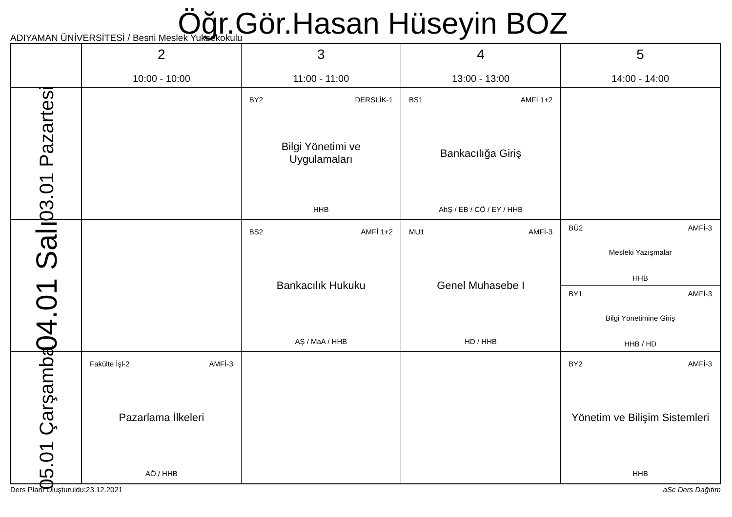Öğr.Gör.Hasan Hüseyin BOZ
ADIYAMAN ÜNİVERSİTESİ / Besni Meslek Yuksekokulu
| | 2 10:00 - 10:00 | 3 11:00 - 11:00 | 4 13:00 - 13:00 | 5 14:00 - 14:00 |
| --- | --- | --- | --- | --- |
| 03.01 Pazartesi | | BY2 DERSLİK-1 Bilgi Yönetimi ve Uygulamaları HHB | BS1 AMFİ 1+2 Bankacılığa Giriş AhŞ / EB / CÖ / EY / HHB | |
| 04.01 Salı | | BS2 AMFİ 1+2 Bankacılık Hukuku AŞ / MaA / HHB | MU1 AMFİ-3 Genel Muhasebe I HD / HHB | BÜ2 AMFİ-3 Mesleki Yazışmalar HHB BY1 AMFİ-3 Bilgi Yönetimine Giriş HHB / HD |
| 05.01 Çarşamba | Fakülte İşl-2 AMFİ-3 Pazarlama İlkeleri AÖ / HHB | | | BY2 AMFİ-3 Yönetim ve Bilişim Sistemleri HHB |
Ders Planı Oluşturuldu:23.12.2021 aSc Ders Dağıtım